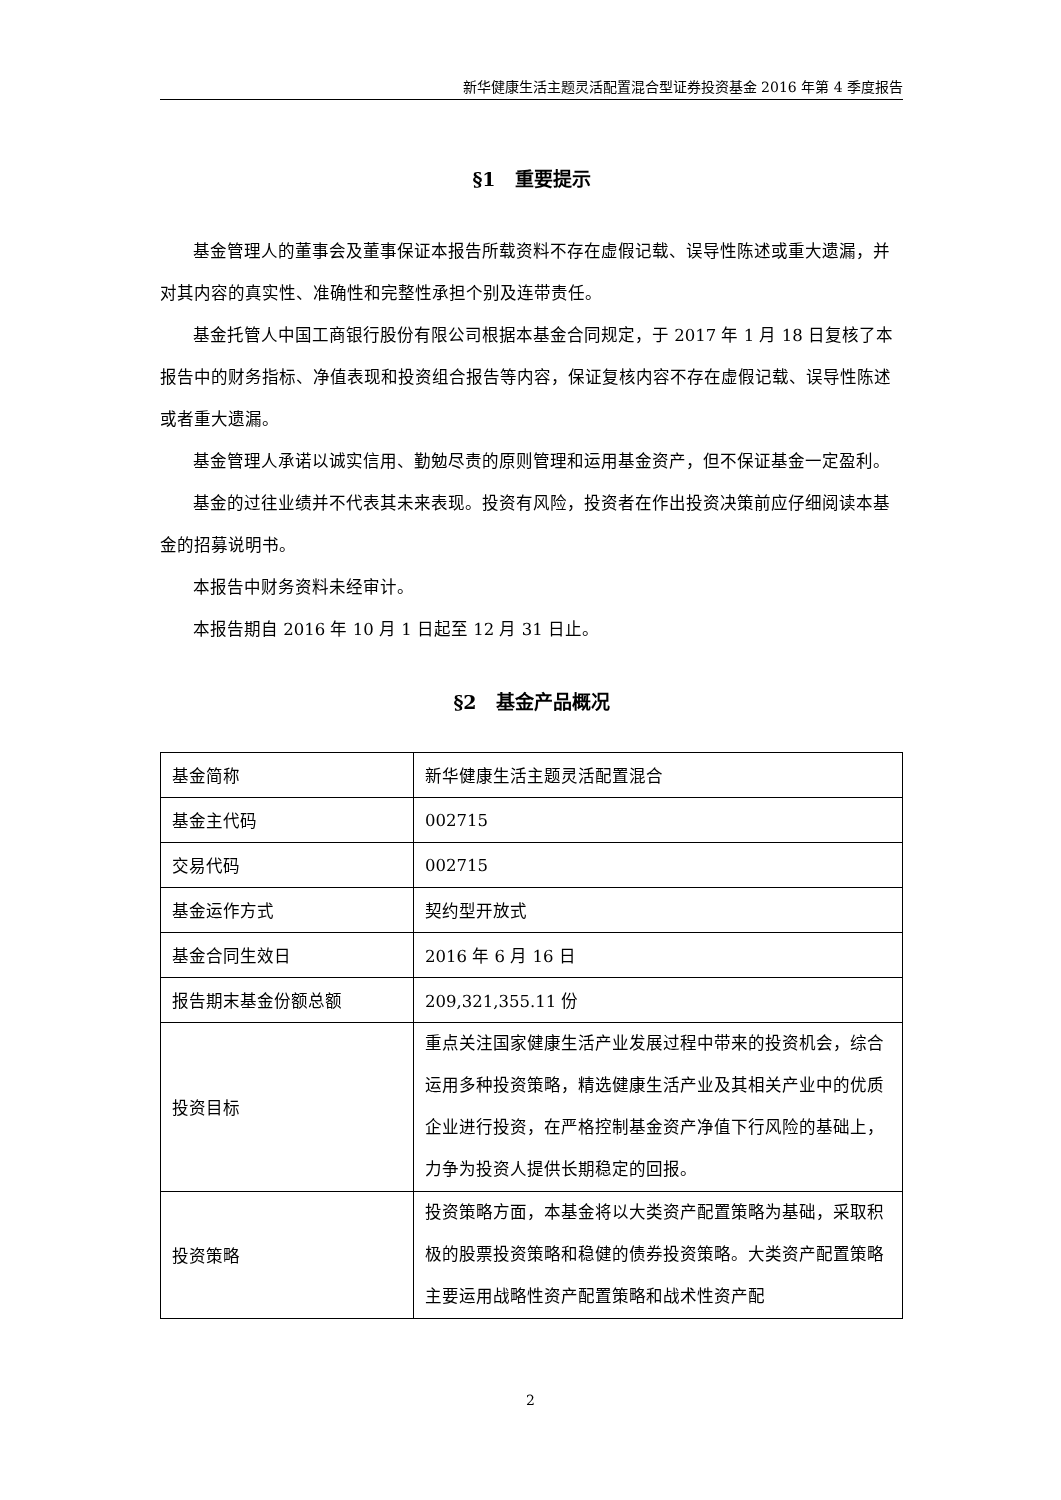新华健康生活主题灵活配置混合型证券投资基金 2016 年第 4 季度报告
§1　重要提示
基金管理人的董事会及董事保证本报告所载资料不存在虚假记载、误导性陈述或重大遗漏，并对其内容的真实性、准确性和完整性承担个别及连带责任。
基金托管人中国工商银行股份有限公司根据本基金合同规定，于 2017 年 1 月 18 日复核了本报告中的财务指标、净值表现和投资组合报告等内容，保证复核内容不存在虚假记载、误导性陈述或者重大遗漏。
基金管理人承诺以诚实信用、勤勉尽责的原则管理和运用基金资产，但不保证基金一定盈利。
基金的过往业绩并不代表其未来表现。投资有风险，投资者在作出投资决策前应仔细阅读本基金的招募说明书。
本报告中财务资料未经审计。
本报告期自 2016 年 10 月 1 日起至 12 月 31 日止。
§2　基金产品概况
| 基金简称 | 新华健康生活主题灵活配置混合 |
| 基金主代码 | 002715 |
| 交易代码 | 002715 |
| 基金运作方式 | 契约型开放式 |
| 基金合同生效日 | 2016 年 6 月 16 日 |
| 报告期末基金份额总额 | 209,321,355.11 份 |
| 投资目标 | 重点关注国家健康生活产业发展过程中带来的投资机会，综合运用多种投资策略，精选健康生活产业及其相关产业中的优质企业进行投资，在严格控制基金资产净值下行风险的基础上，力争为投资人提供长期稳定的回报。 |
| 投资策略 | 投资策略方面，本基金将以大类资产配置策略为基础，采取积极的股票投资策略和稳健的债券投资策略。大类资产配置策略主要运用战略性资产配置策略和战术性资产配 |
2